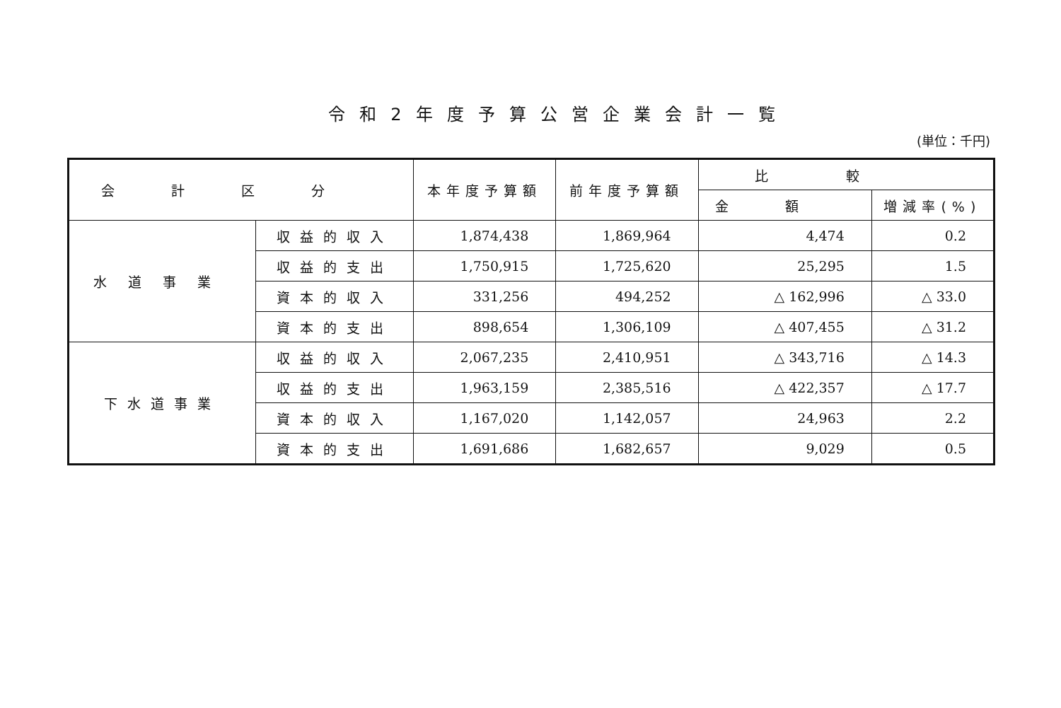令和2年度予算公営企業会計一覧
(単位：千円)
| 会計区分 | | 本年度予算額 | 前年度予算額 | 比較 | |
| --- | --- | --- | --- | --- | --- |
| | | | | 金額 | 増減率(%) |
| 水道事業 | 収益的収入 | 1,874,438 | 1,869,964 | 4,474 | 0.2 |
| | 収益的支出 | 1,750,915 | 1,725,620 | 25,295 | 1.5 |
| | 資本的収入 | 331,256 | 494,252 | △ 162,996 | △ 33.0 |
| | 資本的支出 | 898,654 | 1,306,109 | △ 407,455 | △ 31.2 |
| 下水道事業 | 収益的収入 | 2,067,235 | 2,410,951 | △ 343,716 | △ 14.3 |
| | 収益的支出 | 1,963,159 | 2,385,516 | △ 422,357 | △ 17.7 |
| | 資本的収入 | 1,167,020 | 1,142,057 | 24,963 | 2.2 |
| | 資本的支出 | 1,691,686 | 1,682,657 | 9,029 | 0.5 |